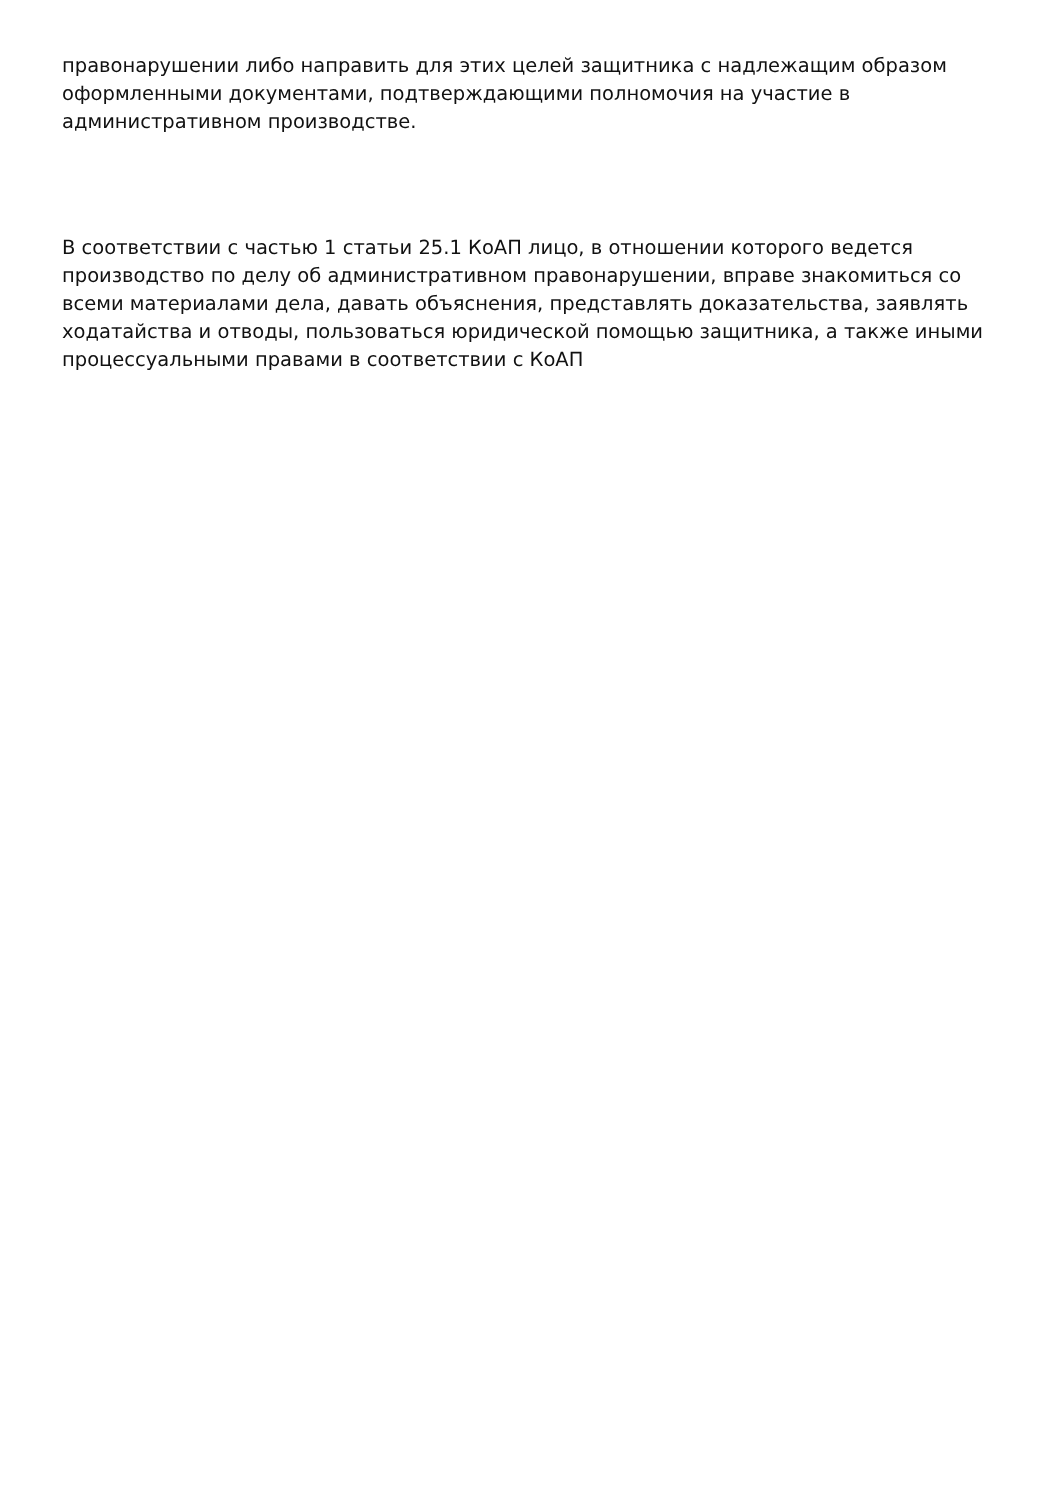правонарушении либо направить для этих целей защитника с надлежащим образом оформленными документами, подтверждающими полномочия на участие в административном производстве.
В соответствии с частью 1 статьи 25.1 КоАП лицо, в отношении которого ведется производство по делу об административном правонарушении, вправе знакомиться со всеми материалами дела, давать объяснения, представлять доказательства, заявлять ходатайства и отводы, пользоваться юридической помощью защитника, а также иными процессуальными правами в соответствии с КоАП